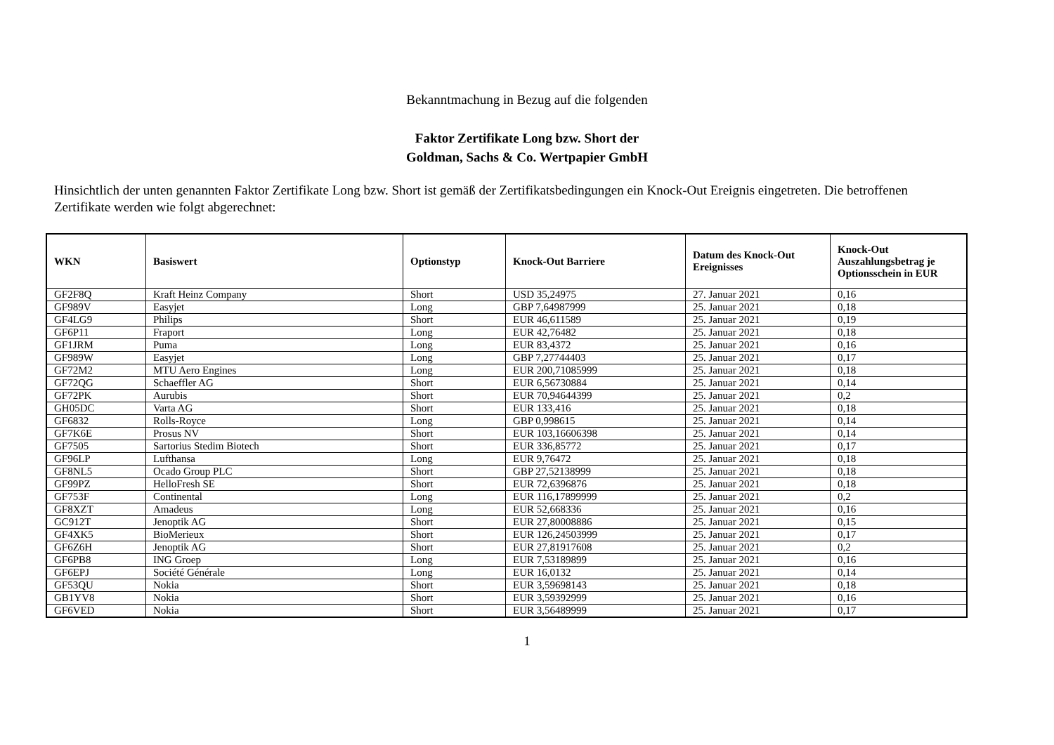Bekanntmachung in Bezug auf die folgenden
Faktor Zertifikate Long bzw. Short der
Goldman, Sachs & Co. Wertpapier GmbH
Hinsichtlich der unten genannten Faktor Zertifikate Long bzw. Short ist gemäß der Zertifikatsbedingungen ein Knock-Out Ereignis eingetreten. Die betroffenen Zertifikate werden wie folgt abgerechnet:
| WKN | Basiswert | Optionstyp | Knock-Out Barriere | Datum des Knock-Out Ereignisses | Knock-Out Auszahlungsbetrag je Optionsschein in EUR |
| --- | --- | --- | --- | --- | --- |
| GF2F8Q | Kraft Heinz Company | Short | USD 35,24975 | 27. Januar 2021 | 0,16 |
| GF989V | Easyjet | Long | GBP 7,64987999 | 25. Januar 2021 | 0,18 |
| GF4LG9 | Philips | Short | EUR 46,611589 | 25. Januar 2021 | 0,19 |
| GF6P11 | Fraport | Long | EUR 42,76482 | 25. Januar 2021 | 0,18 |
| GF1JRM | Puma | Long | EUR 83,4372 | 25. Januar 2021 | 0,16 |
| GF989W | Easyjet | Long | GBP 7,27744403 | 25. Januar 2021 | 0,17 |
| GF72M2 | MTU Aero Engines | Long | EUR 200,71085999 | 25. Januar 2021 | 0,18 |
| GF72QG | Schaeffler AG | Short | EUR 6,56730884 | 25. Januar 2021 | 0,14 |
| GF72PK | Aurubis | Short | EUR 70,94644399 | 25. Januar 2021 | 0,2 |
| GH05DC | Varta AG | Short | EUR 133,416 | 25. Januar 2021 | 0,18 |
| GF6832 | Rolls-Royce | Long | GBP 0,998615 | 25. Januar 2021 | 0,14 |
| GF7K6E | Prosus NV | Short | EUR 103,16606398 | 25. Januar 2021 | 0,14 |
| GF7505 | Sartorius Stedim Biotech | Short | EUR 336,85772 | 25. Januar 2021 | 0,17 |
| GF96LP | Lufthansa | Long | EUR 9,76472 | 25. Januar 2021 | 0,18 |
| GF8NL5 | Ocado Group PLC | Short | GBP 27,52138999 | 25. Januar 2021 | 0,18 |
| GF99PZ | HelloFresh SE | Short | EUR 72,6396876 | 25. Januar 2021 | 0,18 |
| GF753F | Continental | Long | EUR 116,17899999 | 25. Januar 2021 | 0,2 |
| GF8XZT | Amadeus | Long | EUR 52,668336 | 25. Januar 2021 | 0,16 |
| GC912T | Jenoptik AG | Short | EUR 27,80008886 | 25. Januar 2021 | 0,15 |
| GF4XK5 | BioMerieux | Short | EUR 126,24503999 | 25. Januar 2021 | 0,17 |
| GF6Z6H | Jenoptik AG | Short | EUR 27,81917608 | 25. Januar 2021 | 0,2 |
| GF6PB8 | ING Groep | Long | EUR 7,53189899 | 25. Januar 2021 | 0,16 |
| GF6EPJ | Société Générale | Long | EUR 16,0132 | 25. Januar 2021 | 0,14 |
| GF53QU | Nokia | Short | EUR 3,59698143 | 25. Januar 2021 | 0,18 |
| GB1YV8 | Nokia | Short | EUR 3,59392999 | 25. Januar 2021 | 0,16 |
| GF6VED | Nokia | Short | EUR 3,56489999 | 25. Januar 2021 | 0,17 |
1